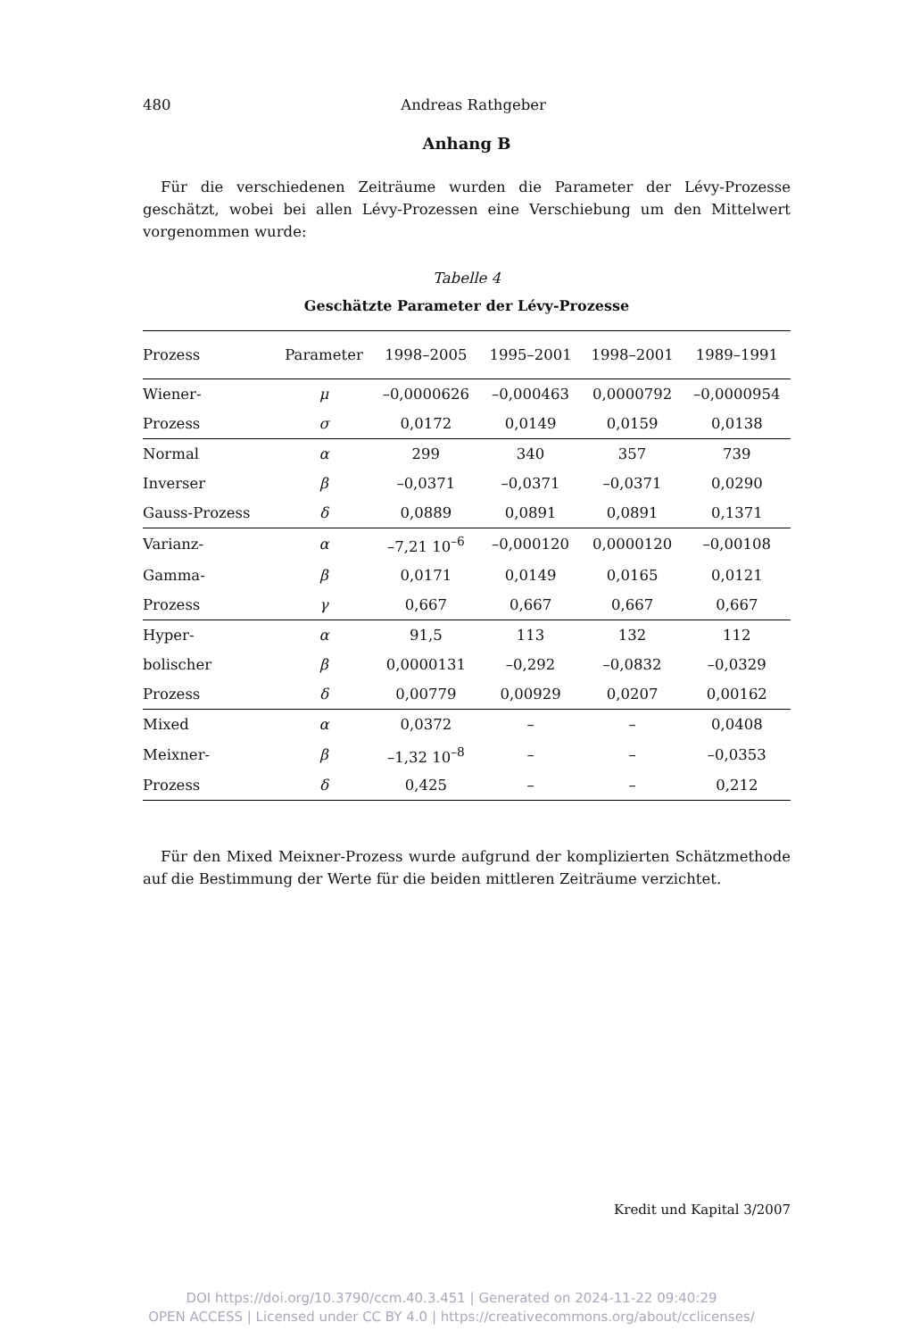480 Andreas Rathgeber
Anhang B
Für die verschiedenen Zeiträume wurden die Parameter der Lévy-Prozesse geschätzt, wobei bei allen Lévy-Prozessen eine Verschiebung um den Mittelwert vorgenommen wurde:
Tabelle 4
Geschätzte Parameter der Lévy-Prozesse
| Prozess | Parameter | 1998–2005 | 1995–2001 | 1998–2001 | 1989–1991 |
| --- | --- | --- | --- | --- | --- |
| Wiener- | μ | –0,0000626 | –0,000463 | 0,0000792 | –0,0000954 |
| Prozess | σ | 0,0172 | 0,0149 | 0,0159 | 0,0138 |
| Normal | α | 299 | 340 | 357 | 739 |
| Inverser | β | –0,0371 | –0,0371 | –0,0371 | 0,0290 |
| Gauss-Prozess | δ | 0,0889 | 0,0891 | 0,0891 | 0,1371 |
| Varianz- | α | –7,21 10<sup>–6</sup> | –0,000120 | 0,0000120 | –0,00108 |
| Gamma- | β | 0,0171 | 0,0149 | 0,0165 | 0,0121 |
| Prozess | γ | 0,667 | 0,667 | 0,667 | 0,667 |
| Hyper- | α | 91,5 | 113 | 132 | 112 |
| bolischer | β | 0,0000131 | –0,292 | –0,0832 | –0,0329 |
| Prozess | δ | 0,00779 | 0,00929 | 0,0207 | 0,00162 |
| Mixed | α | 0,0372 | – | – | 0,0408 |
| Meixner- | β | –1,32 10<sup>–8</sup> | – | – | –0,0353 |
| Prozess | δ | 0,425 | – | – | 0,212 |
Für den Mixed Meixner-Prozess wurde aufgrund der komplizierten Schätzmethode auf die Bestimmung der Werte für die beiden mittleren Zeiträume verzichtet.
Kredit und Kapital 3/2007
DOI https://doi.org/10.3790/ccm.40.3.451 | Generated on 2024-11-22 09:40:29
OPEN ACCESS | Licensed under CC BY 4.0 | https://creativecommons.org/about/cclicenses/